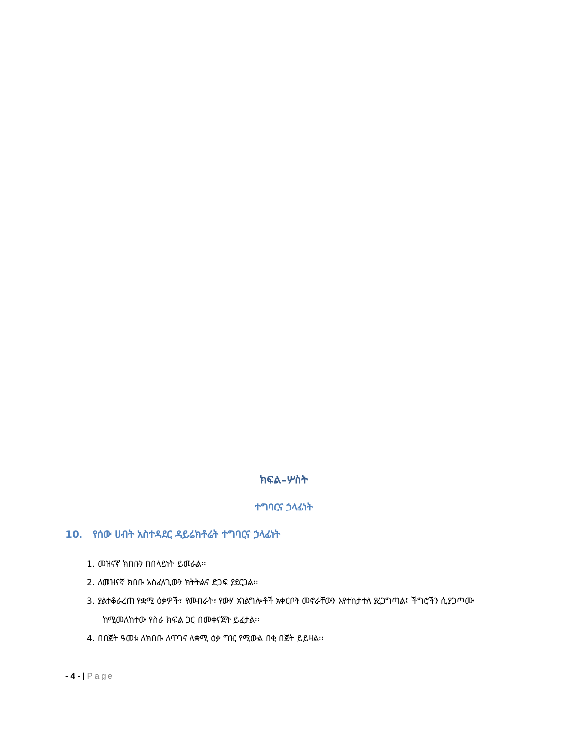ክፍል–ሦስት
ተግባርና ኃላፊነት
10. የሰው ሀብት አስተዳደር ዳይሬክቶሬት ተግባርና ኃላፊነት
1. መዝናኛ ክበቡን በበላይነት ይመራል፡፡
2. ለመዝናኛ ክበቡ አስፈላጊውን ክትትልና ድጋፍ ያደርጋል፡፡
3. ያልተቆራረጠ የቋሚ ዕቃዎች፣ የመብራት፣ የውሃ አገልግሎቶች አቀርቦት መኖራቸውን እየተከታተለ ያረጋግጣል፤ ችግሮችን ሲያጋጥሙ ከሚመለከተው የስራ ክፍል ጋር በመቀናጀት ይፈታል፡፡
4. በበጀት ዓመቱ ለክበቡ ለጥገና ለቋሚ ዕቃ ግዢ የሚውል በቂ በጀት ይይዛል፡፡
- 4 - | Page